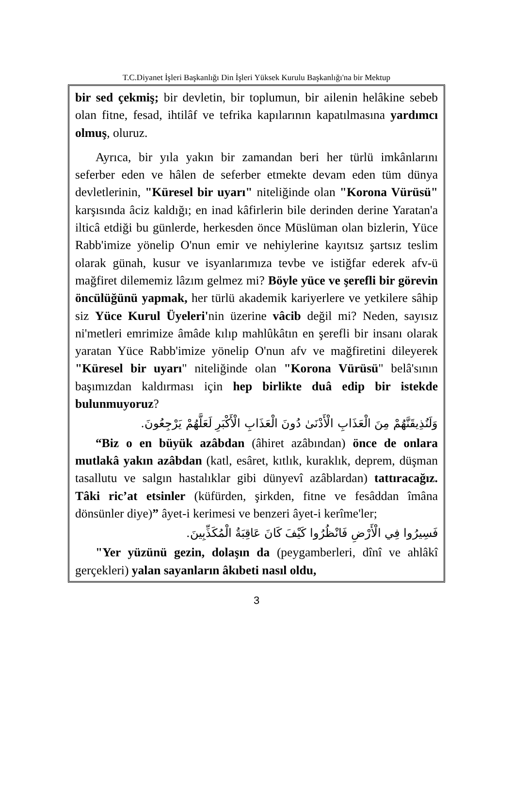T.C.Diyanet İşleri Başkanlığı Din İşleri Yüksek Kurulu Başkanlığı'na bir Mektup
bir sed çekmiş; bir devletin, bir toplumun, bir ailenin helâkine sebeb olan fitne, fesad, ihtilâf ve tefrika kapılarının kapatılmasına yardımcı olmuş, oluruz.
Ayrıca, bir yıla yakın bir zamandan beri her türlü imkânlarını seferber eden ve hâlen de seferber etmekte devam eden tüm dünya devletlerinin, "Küresel bir uyarı" niteliğinde olan "Korona Vürüsü" karşısında âciz kaldığı; en inad kâfirlerin bile derinden derine Yaratan'a ilticâ etdiği bu günlerde, herkesden önce Müslüman olan bizlerin, Yüce Rabb'imize yönelip O'nun emir ve nehiylerine kayıtsız şartsız teslim olarak günah, kusur ve isyanlarımıza tevbe ve istiğfar ederek afv-ü mağfiret dilememiz lâzım gelmez mi? Böyle yüce ve şerefli bir görevin öncülüğünü yapmak, her türlü akademik kariyerlere ve yetkilere sâhip siz Yüce Kurul Üyeleri'nin üzerine vâcib değil mi? Neden, sayısız ni'metleri emrimize âmâde kılıp mahlûkâtın en şerefli bir insanı olarak yaratan Yüce Rabb'imize yönelip O'nun afv ve mağfiretini dileyerek "Küresel bir uyarı" niteliğinde olan "Korona Vürüsü" belâ'sının başımızdan kaldırması için hep birlikte duâ edip bir istekde bulunmuyoruz?
وَلَنُذِيقَنَّهُمْ مِنَ الْعَذَابِ الْأَدْنَىٰ دُونَ الْعَذَابِ الْأَكْبَرِ لَعَلَّهُمْ يَرْجِعُونَ.
“Biz o en büyük azâbdan (âhiret azâbından) önce de onlara mutlakâ yakın azâbdan (katl, esâret, kıtlık, kuraklık, deprem, düşman tasallutu ve salgın hastalıklar gibi dünyevî azâblardan) tattıracağız. Tâki ric’at etsinler (küfürden, şirkden, fitne ve fesâddan îmâna dönsünler diye)” âyet-i kerimesi ve benzeri âyet-i kerîme'ler;
فَسِيرُوا فِي الْأَرْضِ فَانْظُرُوا كَيْفَ كَانَ عَاقِبَةُ الْمُكَذِّبِينَ.
"Yer yüzünü gezin, dolaşın da (peygamberleri, dînî ve ahlâkî gerçekleri) yalan sayanların âkıbeti nasıl oldu,
3